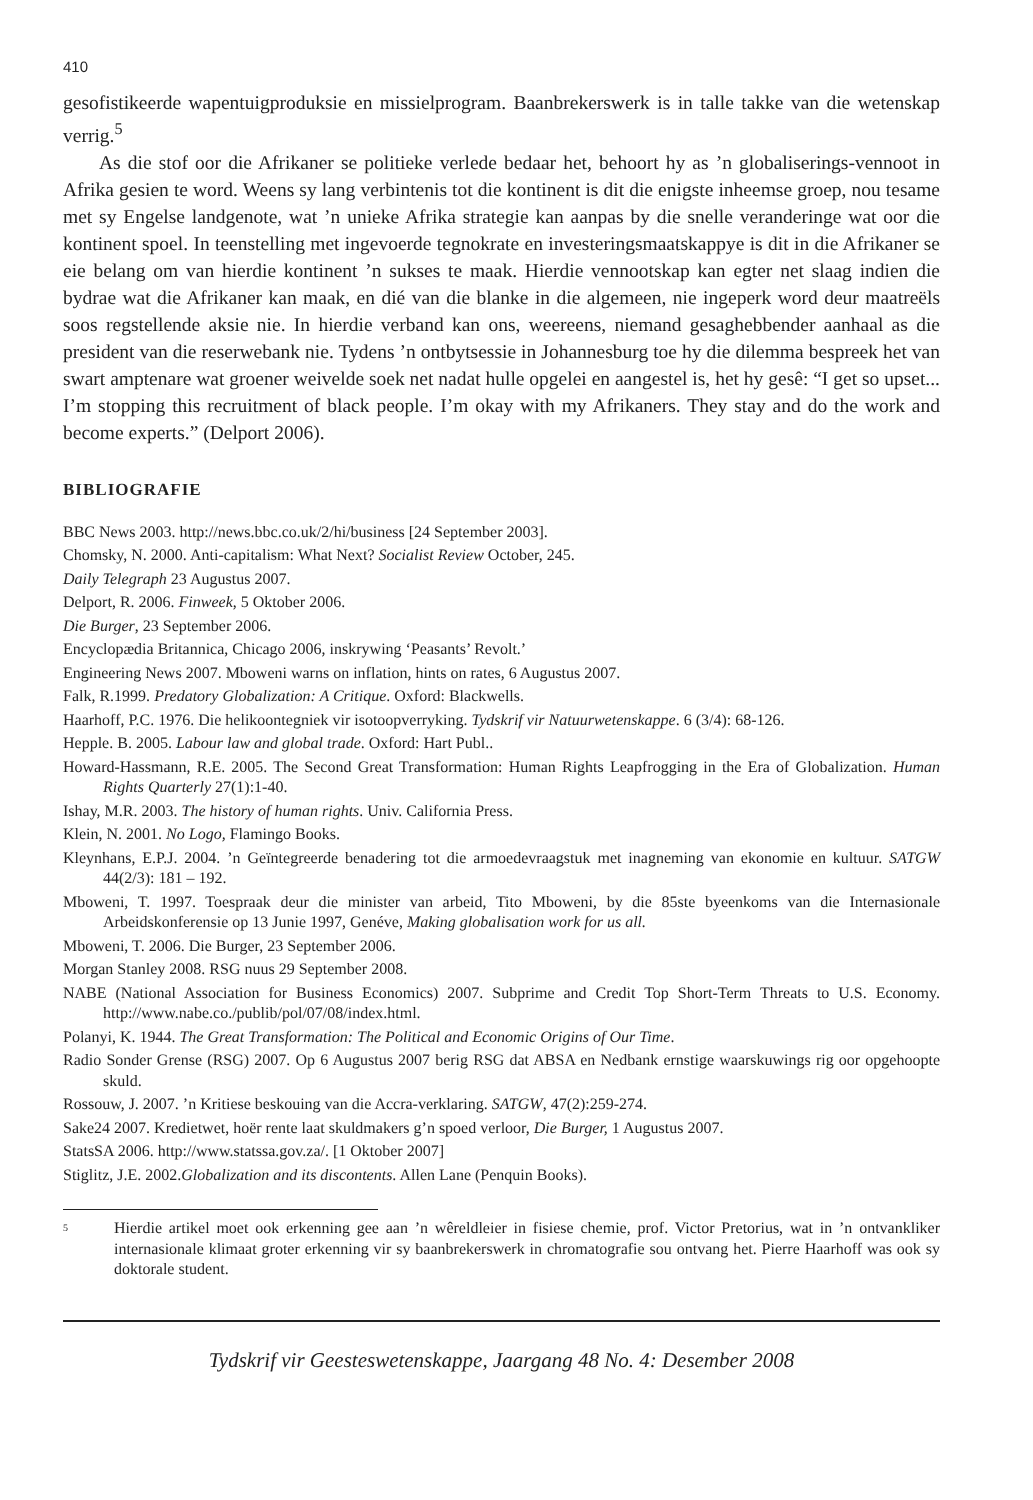410
gesofistikeerde wapentuigproduksie en missielprogram. Baanbrekerswerk is in talle takke van die wetenskap verrig.<sup>5</sup>
As die stof oor die Afrikaner se politieke verlede bedaar het, behoort hy as ’n globaliserings-vennoot in Afrika gesien te word. Weens sy lang verbintenis tot die kontinent is dit die enigste inheemse groep, nou tesame met sy Engelse landgenote, wat ’n unieke Afrika strategie kan aanpas by die snelle veranderinge wat oor die kontinent spoel. In teenstelling met ingevoerde tegnokrate en investeringsmaatskappye is dit in die Afrikaner se eie belang om van hierdie kontinent ’n sukses te maak. Hierdie vennootskap kan egter net slaag indien die bydrae wat die Afrikaner kan maak, en dié van die blanke in die algemeen, nie ingeperk word deur maatreëls soos regstellende aksie nie. In hierdie verband kan ons, weereens, niemand gesaghebbender aanhaal as die president van die reserwebank nie. Tydens ’n ontbytsessie in Johannesburg toe hy die dilemma bespreek het van swart amptenare wat groener weivelde soek net nadat hulle opgelei en aangestel is, het hy gesê: “I get so upset... I’m stopping this recruitment of black people. I’m okay with my Afrikaners. They stay and do the work and become experts.” (Delport 2006).
BIBLIOGRAFIE
BBC News 2003. http://news.bbc.co.uk/2/hi/business [24 September 2003].
Chomsky, N. 2000. Anti-capitalism: What Next? Socialist Review October, 245.
Daily Telegraph 23 Augustus 2007.
Delport, R. 2006. Finweek, 5 Oktober 2006.
Die Burger, 23 September 2006.
Encyclopædia Britannica, Chicago 2006, inskrywing ‘Peasants’ Revolt.’
Engineering News 2007. Mboweni warns on inflation, hints on rates, 6 Augustus 2007.
Falk, R.1999. Predatory Globalization: A Critique. Oxford: Blackwells.
Haarhoff, P.C. 1976. Die helikoontegniek vir isotoopverryking. Tydskrif vir Natuurwetenskappe. 6 (3/4): 68-126.
Hepple. B. 2005. Labour law and global trade. Oxford: Hart Publ..
Howard-Hassmann, R.E. 2005. The Second Great Transformation: Human Rights Leapfrogging in the Era of Globalization. Human Rights Quarterly 27(1):1-40.
Ishay, M.R. 2003. The history of human rights. Univ. California Press.
Klein, N. 2001. No Logo, Flamingo Books.
Kleynhans, E.P.J. 2004. ’n Geïntegreerde benadering tot die armoedevraagstuk met inagneming van ekonomie en kultuur. SATGW 44(2/3): 181 – 192.
Mboweni, T. 1997. Toespraak deur die minister van arbeid, Tito Mboweni, by die 85ste byeenkoms van die Internasionale Arbeidskonferensie op 13 Junie 1997, Genéve, Making globalisation work for us all.
Mboweni, T. 2006. Die Burger, 23 September 2006.
Morgan Stanley 2008. RSG nuus 29 September 2008.
NABE (National Association for Business Economics) 2007. Subprime and Credit Top Short-Term Threats to U.S. Economy. http://www.nabe.co./publib/pol/07/08/index.html.
Polanyi, K. 1944. The Great Transformation: The Political and Economic Origins of Our Time.
Radio Sonder Grense (RSG) 2007. Op 6 Augustus 2007 berig RSG dat ABSA en Nedbank ernstige waarskuwings rig oor opgehoopte skuld.
Rossouw, J. 2007. ’n Kritiese beskouing van die Accra-verklaring. SATGW, 47(2):259-274.
Sake24 2007. Kredietwet, hoër rente laat skuldmakers g’n spoed verloor, Die Burger, 1 Augustus 2007.
StatsSA 2006. http://www.statssa.gov.za/. [1 Oktober 2007]
Stiglitz, J.E. 2002.Globalization and its discontents. Allen Lane (Penquin Books).
<sup>5</sup>
Hierdie artikel moet ook erkenning gee aan ’n wêreldleier in fisiese chemie, prof. Victor Pretorius, wat in ’n ontvankliker internasionale klimaat groter erkenning vir sy baanbrekerswerk in chromatografie sou ontvang het. Pierre Haarhoff was ook sy doktorale student.
Tydskrif vir Geesteswetenskappe, Jaargang 48 No. 4: Desember 2008